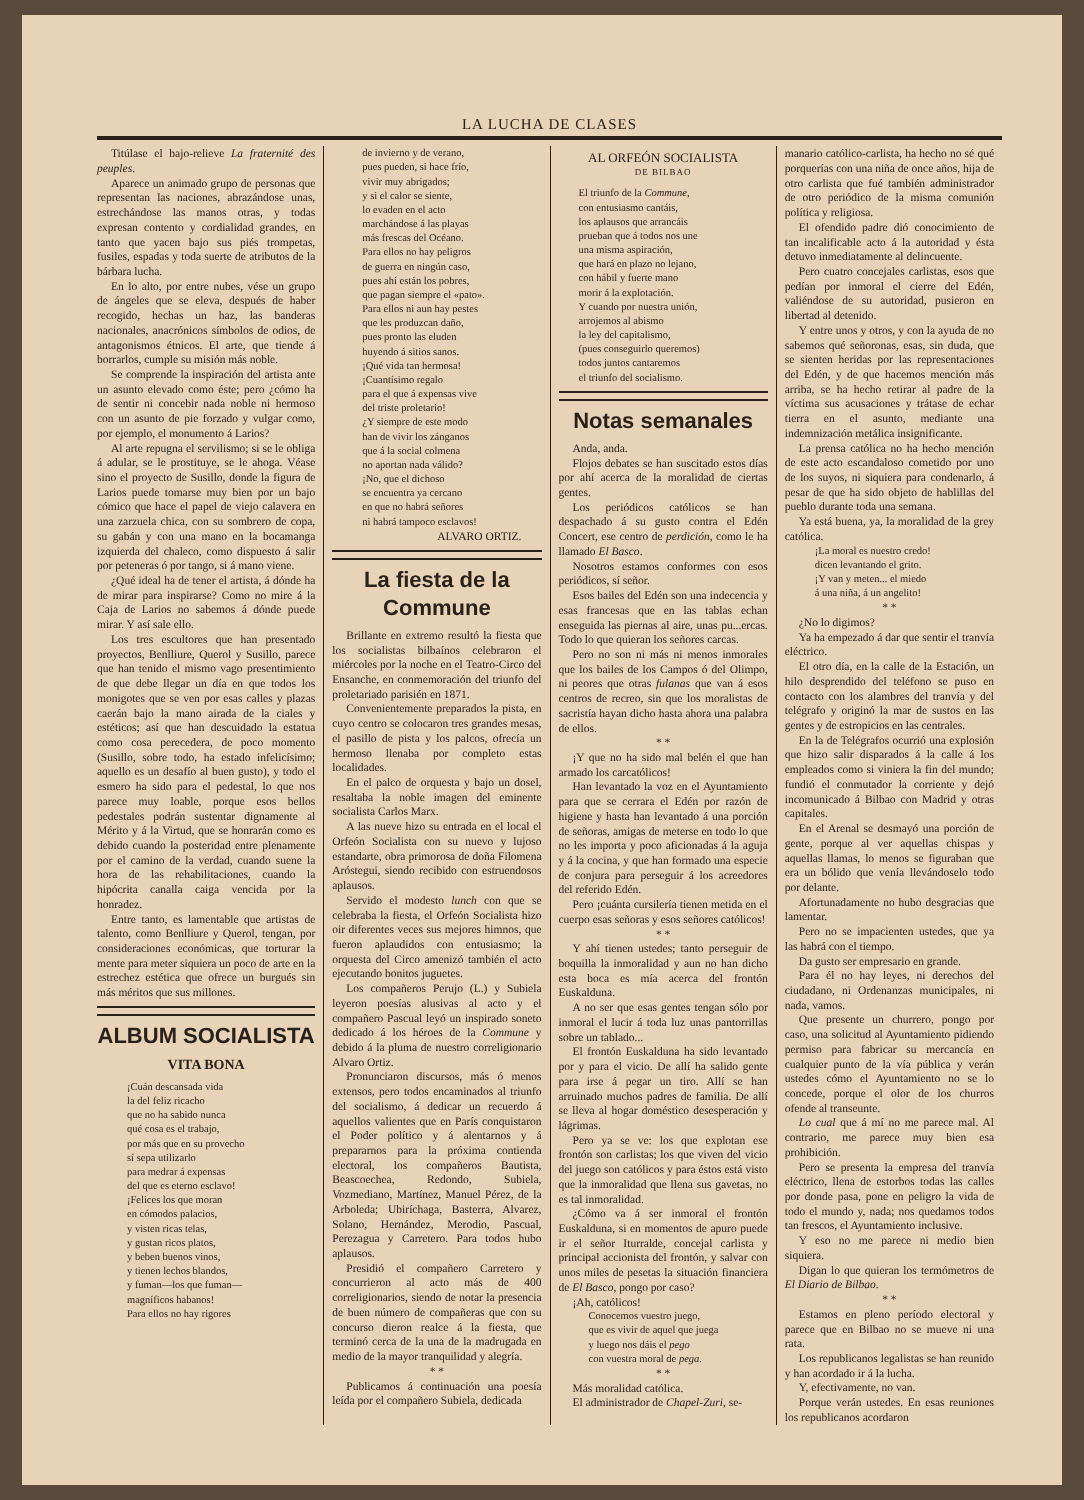LA LUCHA DE CLASES
Titúlase el bajo-relieve La fraternité des peuples.
Aparece un animado grupo de personas que representan las naciones, abrazándose unas, estrechándose las manos otras, y todas expresan contento y cordialidad grandes, en tanto que yacen bajo sus piés trompetas, fusiles, espadas y toda suerte de atributos de la bárbara lucha.
En lo alto, por entre nubes, vése un grupo de ángeles que se eleva, después de haber recogido, hechas un haz, las banderas nacionales, anacrónicos símbolos de odios, de antagonismos étnicos. El arte, que tiende á borrarlos, cumple su misión más noble.
Se comprende la inspiración del artista ante un asunto elevado como éste; pero ¿cómo ha de sentir ni concebir nada noble ni hermoso con un asunto de pie forzado y vulgar como, por ejemplo, el monumento á Larios?
Al arte repugna el servilismo; si se le obliga á adular, se le prostituye, se le ahoga. Véase sino el proyecto de Susillo, donde la figura de Larios puede tomarse muy bien por un bajo cómico que hace el papel de viejo calavera en una zarzuela chica, con su sombrero de copa, su gabán y con una mano en la bocamanga izquierda del chaleco, como dispuesto á salir por peteneras ó por tango, si á mano viene.
¿Qué ideal ha de tener el artista, á dónde ha de mirar para inspirarse? Como no mire á la Caja de Larios no sabemos á dónde puede mirar. Y así sale ello.
Los tres escultores que han presentado proyectos, Benlliure, Querol y Susillo, parece que han tenido el mismo vago presentimiento de que debe llegar un día en que todos los monigotes que se ven por esas calles y plazas caerán bajo la mano airada de la ciales y estéticos; así que han descuidado la estatua como cosa perecedera, de poco momento (Susillo, sobre todo, ha estado infelicísimo; aquello es un desafío al buen gusto), y todo el esmero ha sido para el pedestal, lo que nos parece muy loable, porque esos bellos pedestales podrán sustentar dignamente al Mérito y á la Virtud, que se honrarán como es debido cuando la posteridad entre plenamente por el camino de la verdad, cuando suene la hora de las rehabilitaciones, cuando la hipócrita canalla caiga vencida por la honradez.
Entre tanto, es lamentable que artistas de talento, como Benlliure y Querol, tengan, por consideraciones económicas, que torturar la mente para meter siquiera un poco de arte en la estrechez estética que ofrece un burgués sin más méritos que sus millones.
ALBUM SOCIALISTA
VITA BONA
¡Cuán descansada vida
la del feliz ricacho
que no ha sabido nunca
qué cosa es el trabajo,
por más que en su provecho
sí sepa utilizarlo
para medrar á expensas
del que es eterno esclavo!
¡Felices los que moran
en cómodos palacios,
y visten ricas telas,
y gustan ricos platos,
y beben buenos vinos,
y tienen lechos blandos,
y fuman—los que fuman—
magníficos habanos!
Para ellos no hay rigores
de invierno y de verano,
pues pueden, si hace frío,
vivir muy abrigados;
y si el calor se siente,
lo evaden en el acto
marchándose á las playas
más frescas del Océano.
Para ellos no hay peligros
de guerra en ningún caso,
pues ahí están los pobres,
que pagan siempre el «pato».
Para ellos ni aun hay pestes
que les produzcan daño,
pues pronto las eluden
huyendo á sitios sanos.
¡Qué vida tan hermosa!
¡Cuantísimo regalo
para el que á expensas vive
del triste proletario!
¿Y siempre de este modo
han de vivir los zánganos
que á la social colmena
no aportan nada válido?
¡No, que el dichoso
se encuentra ya cercano
en que no habrá señores
ni habrá tampoco esclavos!
ALVARO ORTIZ.
La fiesta de la Commune
Brillante en extremo resultó la fiesta que los socialistas bilbaínos celebraron el miércoles por la noche en el Teatro-Circo del Ensanche, en conmemoración del triunfo del proletariado parisién en 1871.
Convenientemente preparados la pista, en cuyo centro se colocaron tres grandes mesas, el pasillo de pista y los palcos, ofrecía un hermoso llenaba por completo estas localidades.
En el palco de orquesta y bajo un dosel, resaltaba la noble imagen del eminente socialista Carlos Marx.
A las nueve hizo su entrada en el local el Orfeón Socialista con su nuevo y lujoso estandarte, obra primorosa de doña Filomena Aróstegui, siendo recibido con estruendosos aplausos.
Servido el modesto lunch con que se celebraba la fiesta, el Orfeón Socialista hizo oir diferentes veces sus mejores himnos, que fueron aplaudidos con entusiasmo; la orquesta del Circo amenizó también el acto ejecutando bonitos juguetes.
Los compañeros Perujo (L.) y Subiela leyeron poesías alusivas al acto y el compañero Pascual leyó un inspirado soneto dedicado á los héroes de la Commune y debido á la pluma de nuestro correligionario Alvaro Ortiz.
Pronunciaron discursos, más ó menos extensos, pero todos encaminados al triunfo del socialismo, á dedicar un recuerdo á aquellos valientes que en París conquistaron el Poder político y á alentarnos y á prepararnos para la próxima contienda electoral, los compañeros Bautista, Beascoechea, Redondo, Subiela, Vozmediano, Martínez, Manuel Pérez, de la Arboleda; Ubiríchaga, Basterra, Alvarez, Solano, Hernández, Merodio, Pascual, Perezagua y Carretero. Para todos hubo aplausos.
Presidió el compañero Carretero y concurrieron al acto más de 400 correligionarios, siendo de notar la presencia de buen número de compañeras que con su concurso dieron realce á la fiesta, que terminó cerca de la una de la madrugada en medio de la mayor tranquilidad y alegría.
* *
Publicamos á continuación una poesía leída por el compañero Subiela, dedicada
AL ORFEÓN SOCIALISTA
DE BILBAO
El triunfo de la Commune,
con entusiasmo cantáis,
los aplausos que arrancáis
prueban que á todos nos une
una misma aspiración,
que hará en plazo no lejano,
con hábil y fuerte mano
morir á la explotación.
Y cuando por nuestra unión,
arrojemos al abismo
la ley del capitalismo,
(pues conseguirlo queremos)
todos juntos cantaremos
el triunfo del socialismo.
Notas semanales
Anda, anda.
Flojos debates se han suscitado estos días por ahí acerca de la moralidad de ciertas gentes.
Los periódicos católicos se han despachado á su gusto contra el Edén Concert, ese centro de perdición, como le ha llamado El Basco.
Nosotros estamos conformes con esos periódicos, sí señor.
Esos bailes del Edén son una indecencia y esas francesas que en las tablas echan enseguida las piernas al aire, unas pu...ercas. Todo lo que quieran los señores carcas.
Pero no son ni más ni menos inmorales que los bailes de los Campos ó del Olimpo, ni peores que otras fulanas que van á esos centros de recreo, sin que los moralistas de sacristía hayan dicho hasta ahora una palabra de ellos.
* *
¡Y que no ha sido mal belén el que han armado los carcatólicos!
Han levantado la voz en el Ayuntamiento para que se cerrara el Edén por razón de higiene y hasta han levantado á una porción de señoras, amigas de meterse en todo lo que no les importa y poco aficionadas á la aguja y á la cocina, y que han formado una especie de conjura para perseguir á los acreedores del referido Edén.
Pero ¡cuánta cursilería tienen metida en el cuerpo esas señoras y esos señores católicos!
* *
Y ahí tienen ustedes; tanto perseguir de boquilla la inmoralidad y aun no han dicho esta boca es mía acerca del frontón Euskalduna.
A no ser que esas gentes tengan sólo por inmoral el lucir á toda luz unas pantorrillas sobre un tablado...
El frontón Euskalduna ha sido levantado por y para el vicio. De allí ha salido gente para irse á pegar un tiro. Allí se han arruinado muchos padres de familia. De allí se lleva al hogar doméstico desesperación y lágrimas.
Pero ya se ve: los que explotan ese frontón son carlistas; los que viven del vicio del juego son católicos y para éstos está visto que la inmoralidad que llena sus gavetas, no es tal inmoralidad.
¿Cómo va á ser inmoral el frontón Euskalduna, si en momentos de apuro puede ir el señor Iturralde, concejal carlista y principal accionista del frontón, y salvar con unos miles de pesetas la situación financiera de El Basco, pongo por caso?
¡Ah, católicos!
Conocemos vuestro juego,
que es vivir de aquel que juega
y luego nos dáis el pego
con vuestra moral de pega.
* *
Más moralidad católica.
El administrador de Chapel-Zuri, se-
manario católico-carlista, ha hecho no sé qué porquerías con una niña de once años, hija de otro carlista que fué también administrador de otro periódico de la misma comunión política y religiosa.
El ofendido padre dió conocimiento de tan incalificable acto á la autoridad y ésta detuvo inmediatamente al delincuente.
Pero cuatro concejales carlistas, esos que pedían por inmoral el cierre del Edén, valiéndose de su autoridad, pusieron en libertad al detenido.
Y entre unos y otros, y con la ayuda de no sabemos qué señoronas, esas, sin duda, que se sienten heridas por las representaciones del Edén, y de que hacemos mención más arriba, se ha hecho retirar al padre de la víctima sus acusaciones y trátase de echar tierra en el asunto, mediante una indemnización metálica insignificante.
La prensa católica no ha hecho mención de este acto escandaloso cometido por uno de los suyos, ni siquiera para condenarlo, á pesar de que ha sido objeto de hablillas del pueblo durante toda una semana.
Ya está buena, ya, la moralidad de la grey católica.
¡La moral es nuestro credo!
dicen levantando el grito.
¡Y van y meten... el miedo
á una niña, á un angelito!
* *
¿No lo digimos?
Ya ha empezado á dar que sentir el tranvía eléctrico.
El otro día, en la calle de la Estación, un hilo desprendido del teléfono se puso en contacto con los alambres del tranvía y del telégrafo y originó la mar de sustos en las gentes y de estropicios en las centrales.
En la de Telégrafos ocurrió una explosión que hizo salir disparados á la calle á los empleados como si viniera la fin del mundo; fundió el conmutador la corriente y dejó incomunicado á Bilbao con Madrid y otras capitales.
En el Arenal se desmayó una porción de gente, porque al ver aquellas chispas y aquellas llamas, lo menos se figuraban que era un bólido que venía llevándoselo todo por delante.
Afortunadamente no hubo desgracias que lamentar.
Pero no se impacienten ustedes, que ya las habrá con el tiempo.
Da gusto ser empresario en grande.
Para él no hay leyes, ni derechos del ciudadano, ni Ordenanzas municipales, ni nada, vamos.
Que presente un churrero, pongo por caso, una solicitud al Ayuntamiento pidiendo permiso para fabricar su mercancía en cualquier punto de la vía pública y verán ustedes cómo el Ayuntamiento no se lo concede, porque el olor de los churros ofende al transeunte.
Lo cual que á mí no me parece mal. Al contrario, me parece muy bien esa prohibición.
Pero se presenta la empresa del tranvía eléctrico, llena de estorbos todas las calles por donde pasa, pone en peligro la vida de todo el mundo y, nada; nos quedamos todos tan frescos, el Ayuntamiento inclusive.
Y eso no me parece ni medio bien siquiera.
Digan lo que quieran los termómetros de El Diario de Bilbao.
* *
Estamos en pleno período electoral y parece que en Bilbao no se mueve ni una rata.
Los republicanos legalistas se han reunido y han acordado ir á la lucha.
Y, efectivamente, no van.
Porque verán ustedes. En esas reuniones los republicanos acordaron